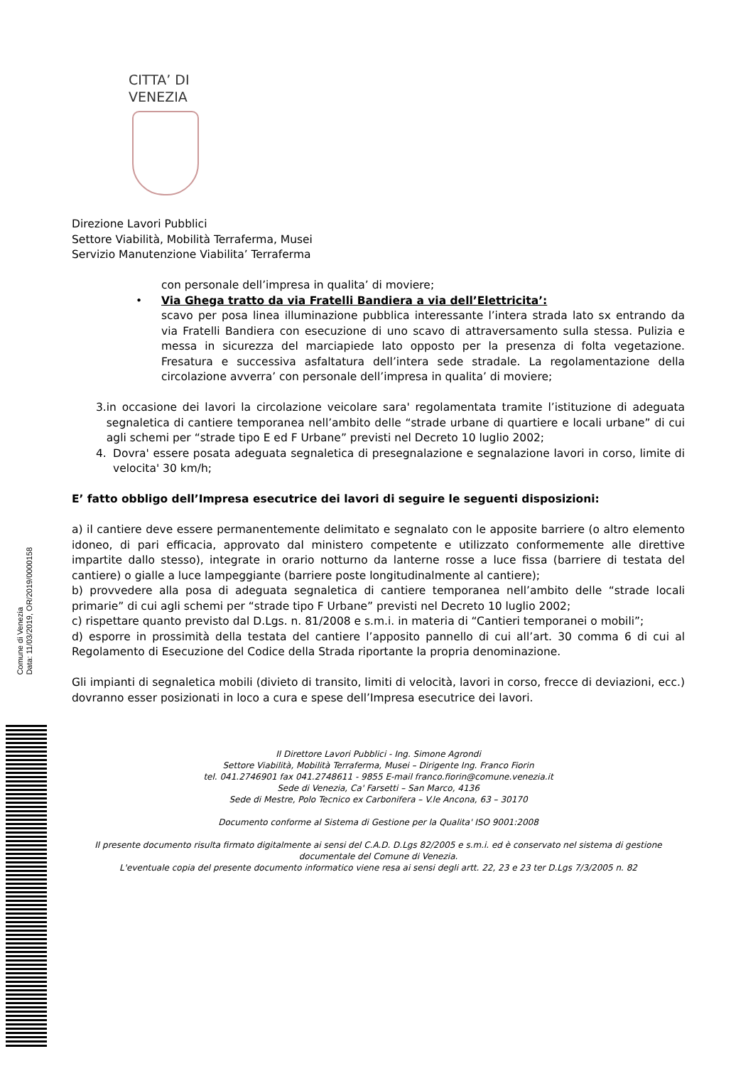Comune di Venezia
Data: 11/03/2019, OR/2019/0000158
CITTA’ DI
VENEZIA
Direzione Lavori Pubblici
Settore Viabilità, Mobilità Terraferma, Musei
Servizio Manutenzione Viabilita’ Terraferma
con personale dell’impresa in qualita’ di moviere;
• Via Ghega tratto da via Fratelli Bandiera a via dell’Elettricita’:
scavo per posa linea illuminazione pubblica interessante l’intera strada lato sx entrando da via Fratelli Bandiera con esecuzione di uno scavo di attraversamento sulla stessa. Pulizia e messa in sicurezza del marciapiede lato opposto per la presenza di folta vegetazione. Fresatura e successiva asfaltatura dell’intera sede stradale. La regolamentazione della circolazione avverra’ con personale dell’impresa in qualita’ di moviere;
3. in occasione dei lavori la circolazione veicolare sara' regolamentata tramite l’istituzione di adeguata segnaletica di cantiere temporanea nell’ambito delle “strade urbane di quartiere e locali urbane” di cui agli schemi per “strade tipo E ed F Urbane” previsti nel Decreto 10 luglio 2002;
4. Dovra' essere posata adeguata segnaletica di presegnalazione e segnalazione lavori in corso, limite di velocita' 30 km/h;
E’ fatto obbligo dell’Impresa esecutrice dei lavori di seguire le seguenti disposizioni:
a) il cantiere deve essere permanentemente delimitato e segnalato con le apposite barriere (o altro elemento idoneo, di pari efficacia, approvato dal ministero competente e utilizzato conformemente alle direttive impartite dallo stesso), integrate in orario notturno da lanterne rosse a luce fissa (barriere di testata del cantiere) o gialle a luce lampeggiante (barriere poste longitudinalmente al cantiere);
b) provvedere alla posa di adeguata segnaletica di cantiere temporanea nell’ambito delle “strade locali primarie” di cui agli schemi per “strade tipo F Urbane” previsti nel Decreto 10 luglio 2002;
c) rispettare quanto previsto dal D.Lgs. n. 81/2008 e s.m.i. in materia di “Cantieri temporanei o mobili”;
d) esporre in prossimità della testata del cantiere l’apposito pannello di cui all’art. 30 comma 6 di cui al Regolamento di Esecuzione del Codice della Strada riportante la propria denominazione.
Gli impianti di segnaletica mobili (divieto di transito, limiti di velocità, lavori in corso, frecce di deviazioni, ecc.) dovranno esser posizionati in loco a cura e spese dell’Impresa esecutrice dei lavori.
Il Direttore Lavori Pubblici - Ing. Simone Agrondi
Settore Viabilità, Mobilità Terraferma, Musei – Dirigente Ing. Franco Fiorin
tel. 041.2746901 fax 041.2748611 - 9855 E-mail franco.fiorin@comune.venezia.it
Sede di Venezia, Ca' Farsetti – San Marco, 4136
Sede di Mestre, Polo Tecnico ex Carbonifera – V.le Ancona, 63 – 30170
Documento conforme al Sistema di Gestione per la Qualita' ISO 9001:2008
Il presente documento risulta firmato digitalmente ai sensi del C.A.D. D.Lgs 82/2005 e s.m.i. ed è conservato nel sistema di gestione documentale del Comune di Venezia.
L'eventuale copia del presente documento informatico viene resa ai sensi degli artt. 22, 23 e 23 ter D.Lgs 7/3/2005 n. 82